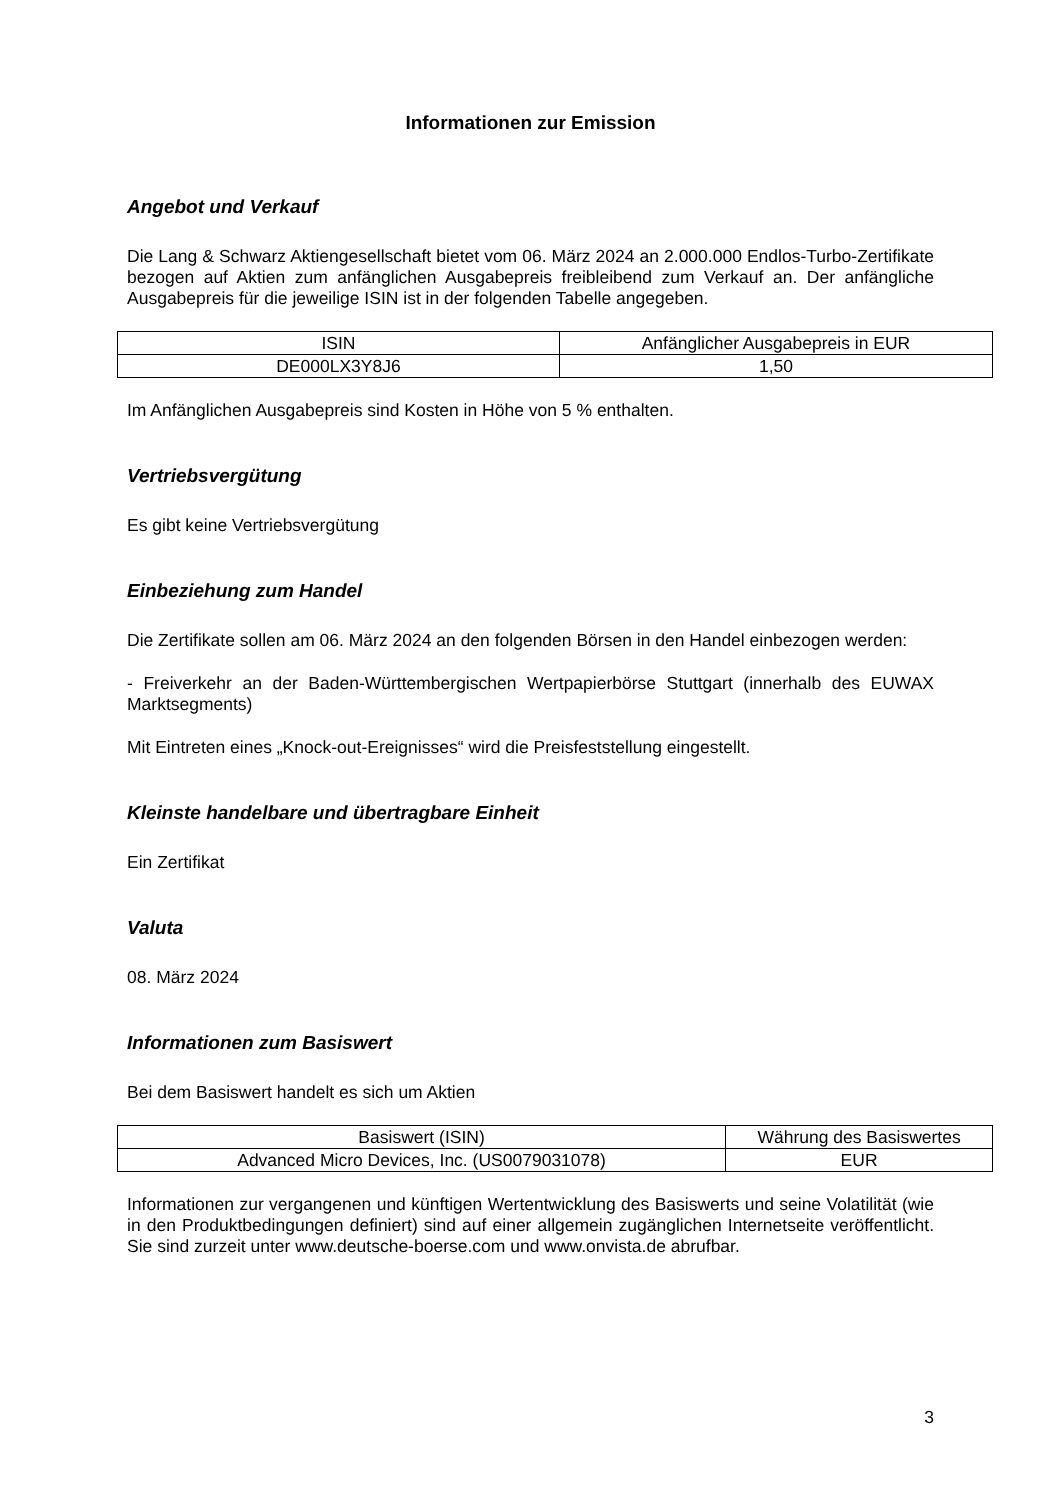Informationen zur Emission
Angebot und Verkauf
Die Lang & Schwarz Aktiengesellschaft bietet vom 06. März 2024 an 2.000.000 Endlos-Turbo-Zertifikate bezogen auf Aktien zum anfänglichen Ausgabepreis freibleibend zum Verkauf an. Der anfängliche Ausgabepreis für die jeweilige ISIN ist in der folgenden Tabelle angegeben.
| ISIN | Anfänglicher Ausgabepreis in EUR |
| DE000LX3Y8J6 | 1,50 |
Im Anfänglichen Ausgabepreis sind Kosten in Höhe von 5 % enthalten.
Vertriebsvergütung
Es gibt keine Vertriebsvergütung
Einbeziehung zum Handel
Die Zertifikate sollen am 06. März 2024 an den folgenden Börsen in den Handel einbezogen werden:
- Freiverkehr an der Baden-Württembergischen Wertpapierbörse Stuttgart (innerhalb des EUWAX Marktsegments)
Mit Eintreten eines „Knock-out-Ereignisses“ wird die Preisfeststellung eingestellt.
Kleinste handelbare und übertragbare Einheit
Ein Zertifikat
Valuta
08. März 2024
Informationen zum Basiswert
Bei dem Basiswert handelt es sich um Aktien
| Basiswert (ISIN) | Währung des Basiswertes |
| Advanced Micro Devices, Inc. (US0079031078) | EUR |
Informationen zur vergangenen und künftigen Wertentwicklung des Basiswerts und seine Volatilität (wie in den Produktbedingungen definiert) sind auf einer allgemein zugänglichen Internetseite veröffentlicht. Sie sind zurzeit unter www.deutsche-boerse.com und www.onvista.de abrufbar.
3